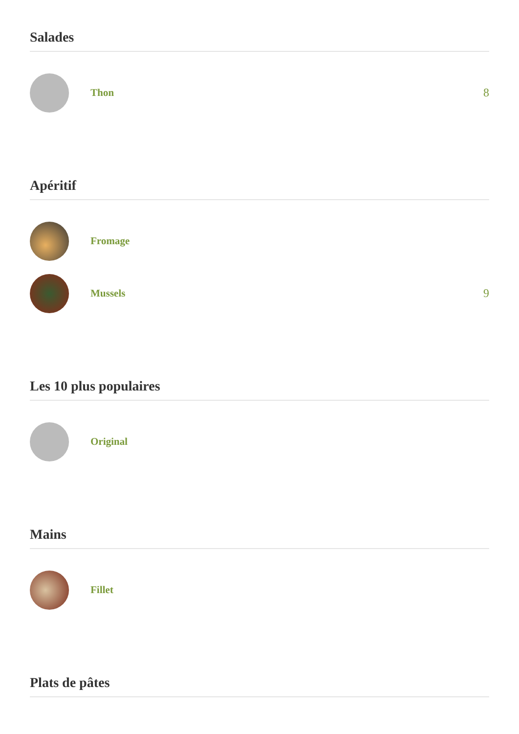Salades
Thon 8
Apéritif
Fromage
Mussels 9
Les 10 plus populaires
Original
Mains
Fillet
Plats de pâtes